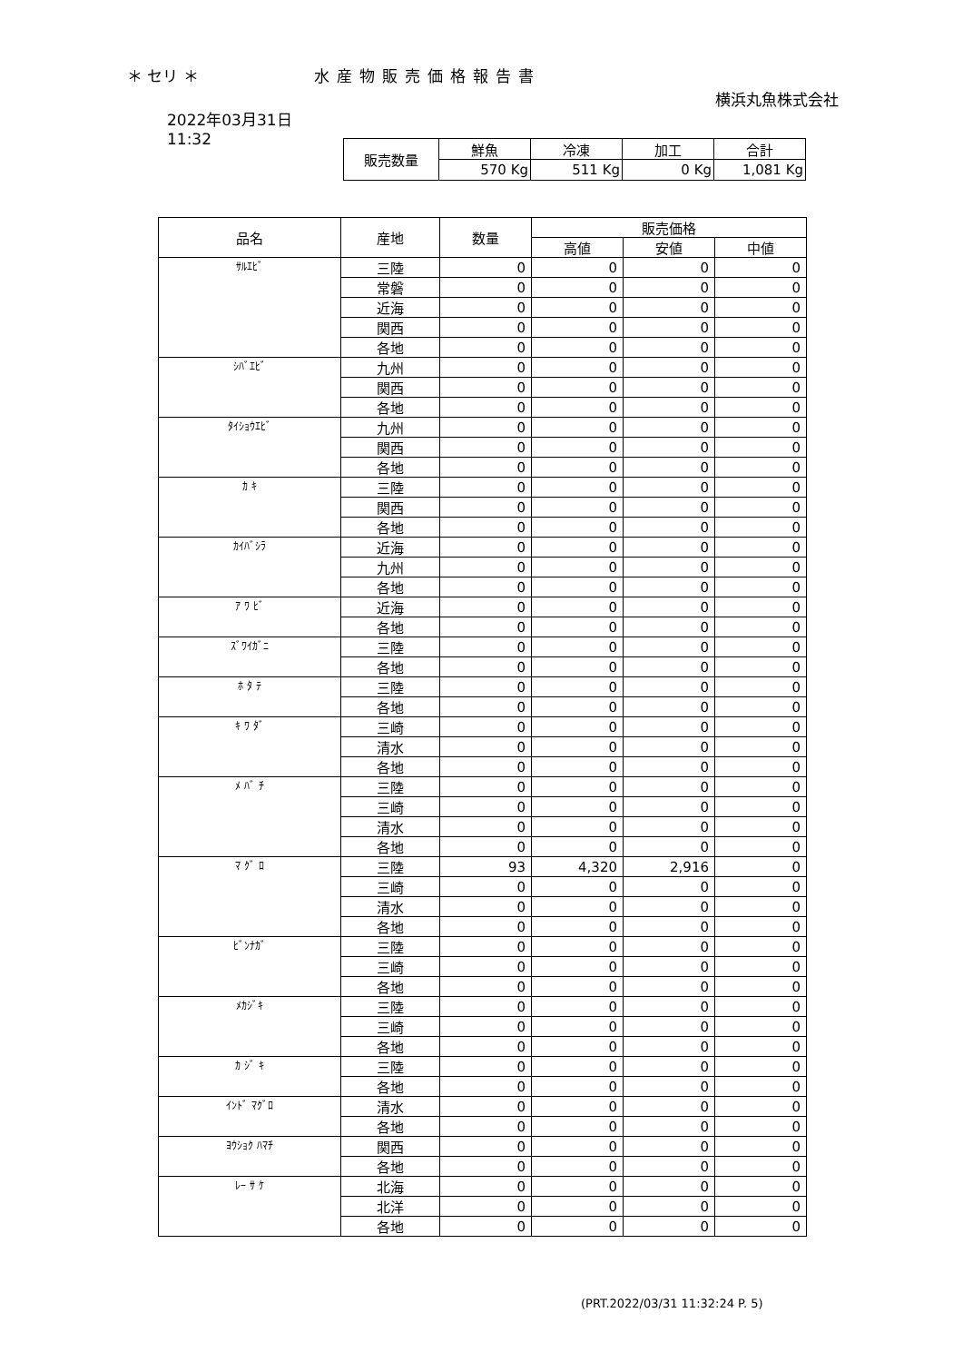＊ セリ ＊ 水産物販売価格報告書
横浜丸魚株式会社
2022年03月31日
11:32
| 販売数量 | 鮮魚 | 冷凍 | 加工 | 合計 |
| --- | --- | --- | --- | --- |
| | 570 Kg | 511 Kg | 0 Kg | 1,081 Kg |
| 品名 | 産地 | 数量 | 販売価格 | | |
| --- | --- | --- | --- | --- | --- |
| | | | 高値 | 安値 | 中値 |
| ｻﾙｴﾋﾞ | 三陸 | 0 | 0 | 0 | 0 |
| | 常磐 | 0 | 0 | 0 | 0 |
| | 近海 | 0 | 0 | 0 | 0 |
| | 関西 | 0 | 0 | 0 | 0 |
| | 各地 | 0 | 0 | 0 | 0 |
| ｼﾊﾞｴﾋﾞ | 九州 | 0 | 0 | 0 | 0 |
| | 関西 | 0 | 0 | 0 | 0 |
| | 各地 | 0 | 0 | 0 | 0 |
| ﾀｲｼｮｳｴﾋﾞ | 九州 | 0 | 0 | 0 | 0 |
| | 関西 | 0 | 0 | 0 | 0 |
| | 各地 | 0 | 0 | 0 | 0 |
| ｶ ｷ | 三陸 | 0 | 0 | 0 | 0 |
| | 関西 | 0 | 0 | 0 | 0 |
| | 各地 | 0 | 0 | 0 | 0 |
| ｶｲﾊﾞｼﾗ | 近海 | 0 | 0 | 0 | 0 |
| | 九州 | 0 | 0 | 0 | 0 |
| | 各地 | 0 | 0 | 0 | 0 |
| ｱ ﾜ ﾋﾞ | 近海 | 0 | 0 | 0 | 0 |
| | 各地 | 0 | 0 | 0 | 0 |
| ｽﾞﾜｲｶﾞﾆ | 三陸 | 0 | 0 | 0 | 0 |
| | 各地 | 0 | 0 | 0 | 0 |
| ﾎ ﾀ ﾃ | 三陸 | 0 | 0 | 0 | 0 |
| | 各地 | 0 | 0 | 0 | 0 |
| ｷ ﾜ ﾀﾞ | 三崎 | 0 | 0 | 0 | 0 |
| | 清水 | 0 | 0 | 0 | 0 |
| | 各地 | 0 | 0 | 0 | 0 |
| ﾒ ﾊﾞ ﾁ | 三陸 | 0 | 0 | 0 | 0 |
| | 三崎 | 0 | 0 | 0 | 0 |
| | 清水 | 0 | 0 | 0 | 0 |
| | 各地 | 0 | 0 | 0 | 0 |
| ﾏ ｸﾞ ﾛ | 三陸 | 93 | 4,320 | 2,916 | 0 |
| | 三崎 | 0 | 0 | 0 | 0 |
| | 清水 | 0 | 0 | 0 | 0 |
| | 各地 | 0 | 0 | 0 | 0 |
| ﾋﾞﾝﾅｶﾞ | 三陸 | 0 | 0 | 0 | 0 |
| | 三崎 | 0 | 0 | 0 | 0 |
| | 各地 | 0 | 0 | 0 | 0 |
| ﾒｶｼﾞｷ | 三陸 | 0 | 0 | 0 | 0 |
| | 三崎 | 0 | 0 | 0 | 0 |
| | 各地 | 0 | 0 | 0 | 0 |
| ｶ ｼﾞ ｷ | 三陸 | 0 | 0 | 0 | 0 |
| | 各地 | 0 | 0 | 0 | 0 |
| ｲﾝﾄﾞ ﾏｸﾞﾛ | 清水 | 0 | 0 | 0 | 0 |
| | 各地 | 0 | 0 | 0 | 0 |
| ﾖｳｼｮｸ ﾊﾏﾁ | 関西 | 0 | 0 | 0 | 0 |
| | 各地 | 0 | 0 | 0 | 0 |
| ﾚｰ ｻ ｹ | 北海 | 0 | 0 | 0 | 0 |
| | 北洋 | 0 | 0 | 0 | 0 |
| | 各地 | 0 | 0 | 0 | 0 |
(PRT.2022/03/31 11:32:24 P. 5)